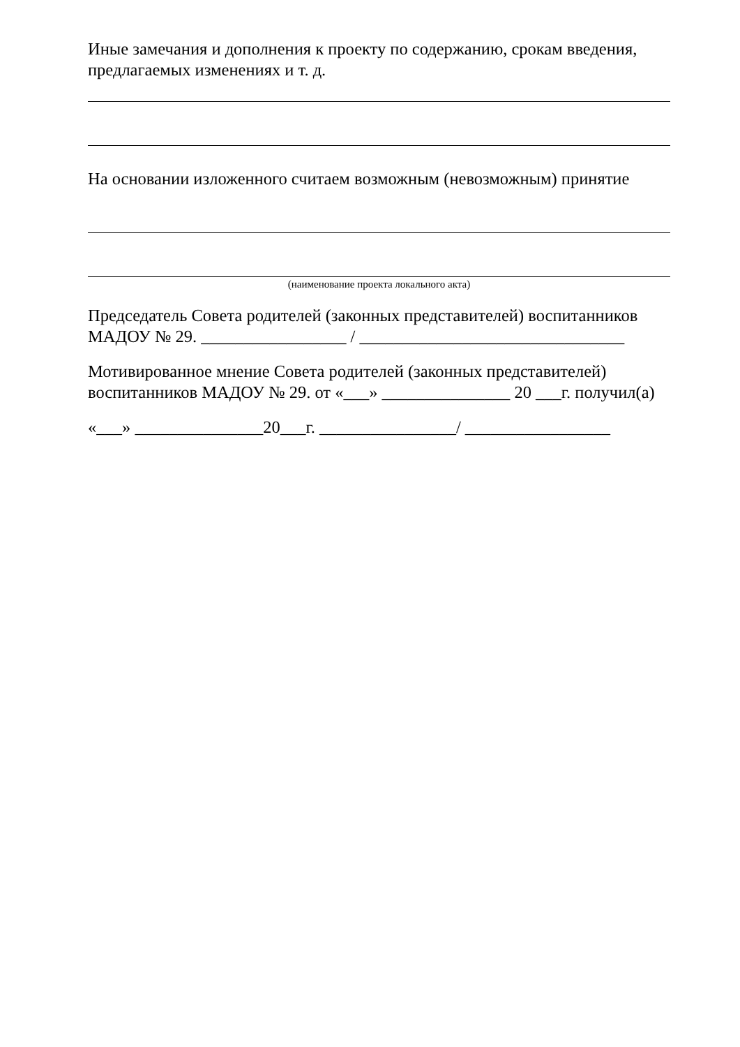Иные замечания и дополнения к проекту по содержанию, срокам введения, предлагаемых изменениях и т. д.
На основании изложенного считаем возможным (невозможным) принятие
(наименование проекта локального акта)
Председатель Совета родителей (законных представителей) воспитанников МАДОУ № 29. _________________ / _______________________________
Мотивированное мнение Совета родителей (законных представителей) воспитанников МАДОУ № 29. от «___» _______________ 20 ___г. получил(а)
«___» _______________20___г. ________________/ _________________